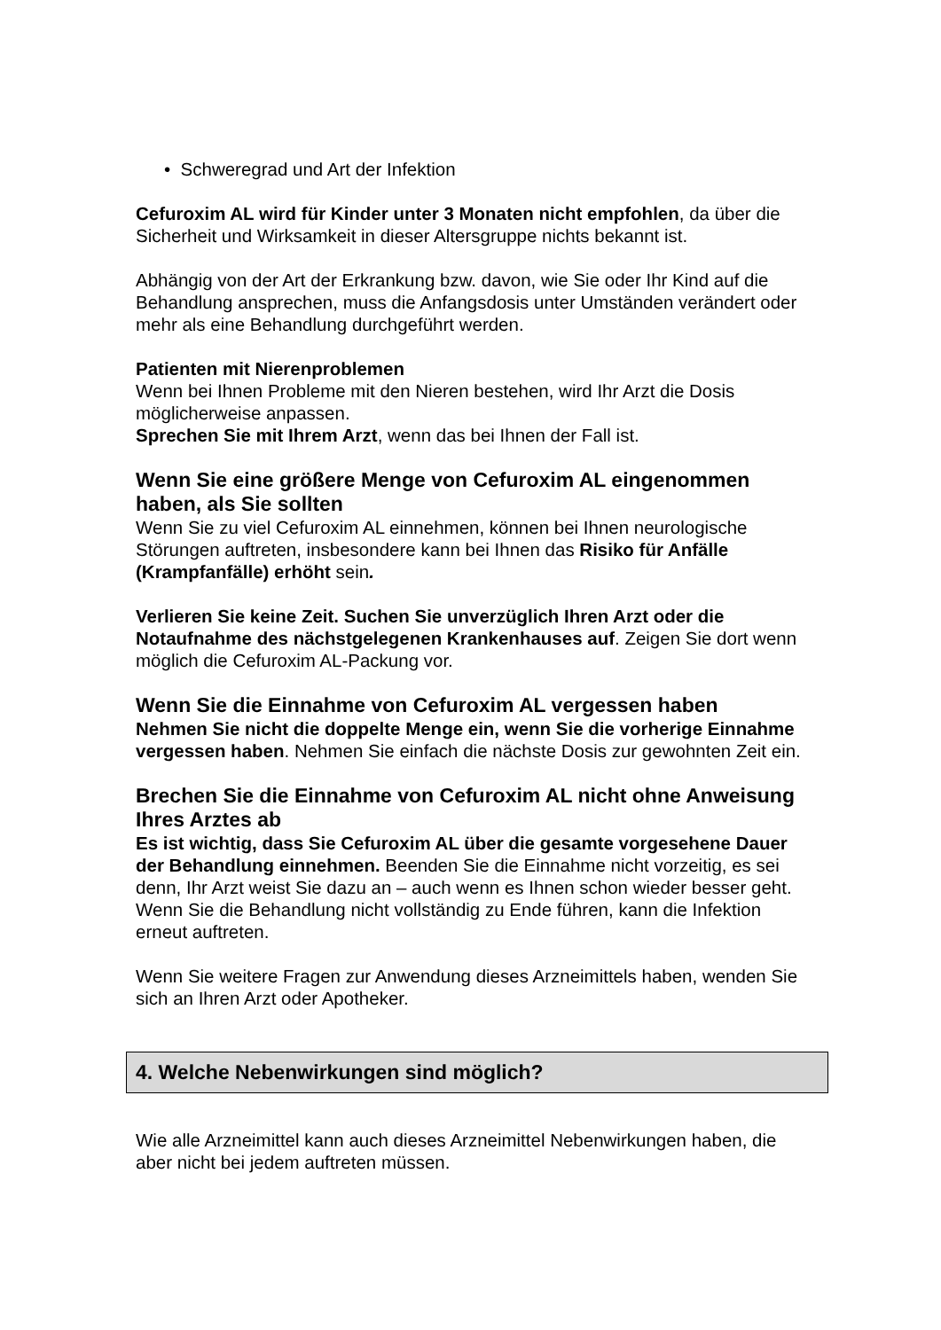• Schweregrad und Art der Infektion
Cefuroxim AL wird für Kinder unter 3 Monaten nicht empfohlen, da über die Sicherheit und Wirksamkeit in dieser Altersgruppe nichts bekannt ist.
Abhängig von der Art der Erkrankung bzw. davon, wie Sie oder Ihr Kind auf die Behandlung ansprechen, muss die Anfangsdosis unter Umständen verändert oder mehr als eine Behandlung durchgeführt werden.
Patienten mit Nierenproblemen
Wenn bei Ihnen Probleme mit den Nieren bestehen, wird Ihr Arzt die Dosis möglicherweise anpassen.
Sprechen Sie mit Ihrem Arzt, wenn das bei Ihnen der Fall ist.
Wenn Sie eine größere Menge von Cefuroxim AL eingenommen haben, als Sie sollten
Wenn Sie zu viel Cefuroxim AL einnehmen, können bei Ihnen neurologische Störungen auftreten, insbesondere kann bei Ihnen das Risiko für Anfälle (Krampfanfälle) erhöht sein.
Verlieren Sie keine Zeit. Suchen Sie unverzüglich Ihren Arzt oder die Notaufnahme des nächstgelegenen Krankenhauses auf. Zeigen Sie dort wenn möglich die Cefuroxim AL-Packung vor.
Wenn Sie die Einnahme von Cefuroxim AL vergessen haben
Nehmen Sie nicht die doppelte Menge ein, wenn Sie die vorherige Einnahme vergessen haben. Nehmen Sie einfach die nächste Dosis zur gewohnten Zeit ein.
Brechen Sie die Einnahme von Cefuroxim AL nicht ohne Anweisung Ihres Arztes ab
Es ist wichtig, dass Sie Cefuroxim AL über die gesamte vorgesehene Dauer der Behandlung einnehmen. Beenden Sie die Einnahme nicht vorzeitig, es sei denn, Ihr Arzt weist Sie dazu an – auch wenn es Ihnen schon wieder besser geht. Wenn Sie die Behandlung nicht vollständig zu Ende führen, kann die Infektion erneut auftreten.
Wenn Sie weitere Fragen zur Anwendung dieses Arzneimittels haben, wenden Sie sich an Ihren Arzt oder Apotheker.
4. Welche Nebenwirkungen sind möglich?
Wie alle Arzneimittel kann auch dieses Arzneimittel Nebenwirkungen haben, die aber nicht bei jedem auftreten müssen.